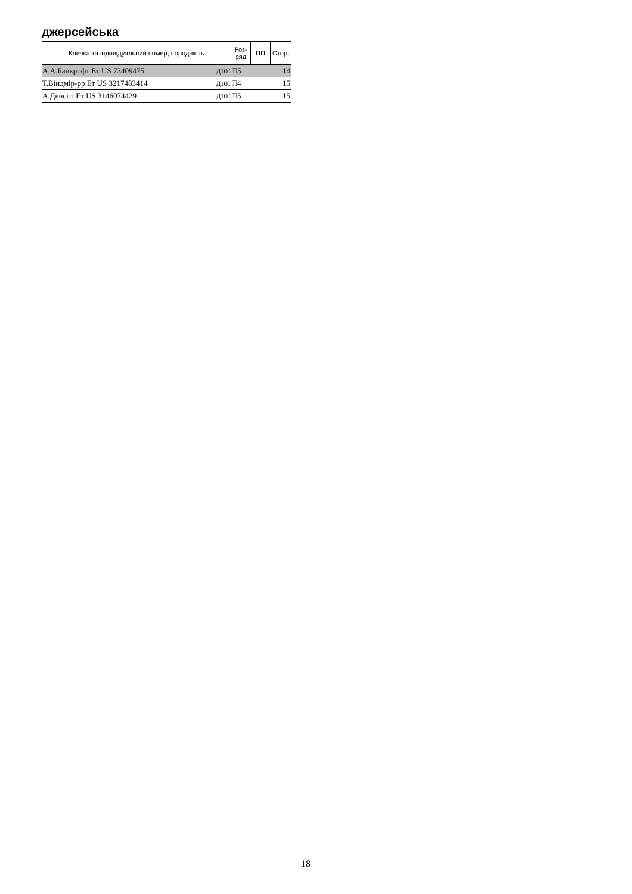джерсейська
| Кличка та індивідуальний номер, породність | | Роз- ряд | ПП | Стор. |
| --- | --- | --- | --- | --- |
| А.А.Банкрофт Ет US 73409475 | Д100 | П5 | | 14 |
| Т.Віндмір-рр Ет US 3217483414 | Д100 | П4 | | 15 |
| А.Денсіті Ет US 3146074429 | Д100 | П5 | | 15 |
18